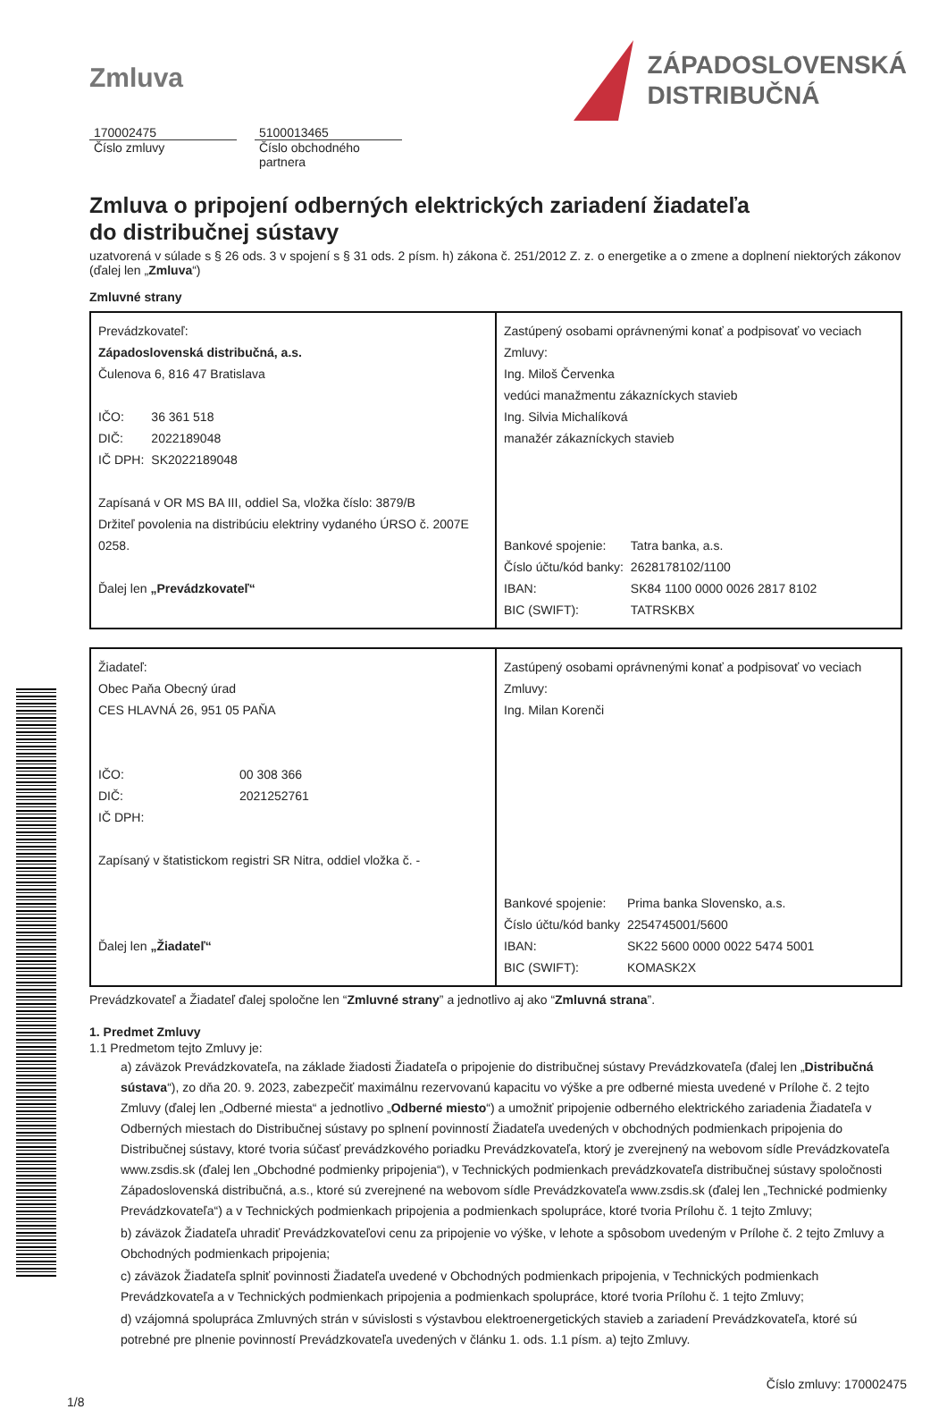Zmluva
ZÁPADOSLOVENSKÁ
DISTRIBUČNÁ
170002475
Číslo zmluvy
5100013465
Číslo obchodného partnera
Zmluva o pripojení odberných elektrických zariadení žiadateľa
do distribučnej sústavy
uzatvorená v súlade s § 26 ods. 3 v spojení s § 31 ods. 2 písm. h) zákona č. 251/2012 Z. z. o energetike a o zmene a doplnení niektorých zákonov (ďalej len „Zmluva“)
Zmluvné strany
| Prevádzkovateľ: Západoslovenská distribučná, a.s. Čulenova 6, 816 47 Bratislava / IČO: / 36 361 518 / / DIČ: / 2022189048 / / IČ DPH: / SK2022189048 / Zapísaná v OR MS BA III, oddiel Sa, vložka číslo: 3879/B Držiteľ povolenia na distribúciu elektriny vydaného ÚRSO č. 2007E 0258. Ďalej len „Prevádzkovateľ“ | Zastúpený osobami oprávnenými konať a podpisovať vo veciach Zmluvy: Ing. Miloš Červenka vedúci manažmentu zákazníckych stavieb Ing. Silvia Michalíková manažér zákazníckych stavieb / Bankové spojenie: / Tatra banka, a.s. / / Číslo účtu/kód banky: / 2628178102/1100 / / IBAN: / SK84 1100 0000 0026 2817 8102 / / BIC (SWIFT): / TATRSKBX / |
| Žiadateľ: Obec Paňa Obecný úrad CES HLAVNÁ 26, 951 05 PAŇA / IČO: / 00 308 366 / / DIČ: / 2021252761 / / IČ DPH: / / Zapísaný v štatistickom registri SR Nitra, oddiel vložka č. - Ďalej len „Žiadateľ“ | Zastúpený osobami oprávnenými konať a podpisovať vo veciach Zmluvy: Ing. Milan Korenči / Bankové spojenie: / Prima banka Slovensko, a.s. / / Číslo účtu/kód banky / 2254745001/5600 / / IBAN: / SK22 5600 0000 0022 5474 5001 / / BIC (SWIFT): / KOMASK2X / |
Prevádzkovateľ a Žiadateľ ďalej spoločne len “Zmluvné strany” a jednotlivo aj ako “Zmluvná strana”.
1. Predmet Zmluvy
1.1 Predmetom tejto Zmluvy je:
a) záväzok Prevádzkovateľa, na základe žiadosti Žiadateľa o pripojenie do distribučnej sústavy Prevádzkovateľa (ďalej len „Distribučná sústava“), zo dňa 20. 9. 2023, zabezpečiť maximálnu rezervovanú kapacitu vo výške a pre odberné miesta uvedené v Prílohe č. 2 tejto Zmluvy (ďalej len „Odberné miesta“ a jednotlivo „Odberné miesto“) a umožniť pripojenie odberného elektrického zariadenia Žiadateľa v Odberných miestach do Distribučnej sústavy po splnení povinností Žiadateľa uvedených v obchodných podmienkach pripojenia do Distribučnej sústavy, ktoré tvoria súčasť prevádzkového poriadku Prevádzkovateľa, ktorý je zverejnený na webovom sídle Prevádzkovateľa www.zsdis.sk (ďalej len „Obchodné podmienky pripojenia“), v Technických podmienkach prevádzkovateľa distribučnej sústavy spoločnosti Západoslovenská distribučná, a.s., ktoré sú zverejnené na webovom sídle Prevádzkovateľa www.zsdis.sk (ďalej len „Technické podmienky Prevádzkovateľa“) a v Technických podmienkach pripojenia a podmienkach spolupráce, ktoré tvoria Prílohu č. 1 tejto Zmluvy;
b) záväzok Žiadateľa uhradiť Prevádzkovateľovi cenu za pripojenie vo výške, v lehote a spôsobom uvedeným v Prílohe č. 2 tejto Zmluvy a Obchodných podmienkach pripojenia;
c) záväzok Žiadateľa splniť povinnosti Žiadateľa uvedené v Obchodných podmienkach pripojenia, v Technických podmienkach Prevádzkovateľa a v Technických podmienkach pripojenia a podmienkach spolupráce, ktoré tvoria Prílohu č. 1 tejto Zmluvy;
d) vzájomná spolupráca Zmluvných strán v súvislosti s výstavbou elektroenergetických stavieb a zariadení Prevádzkovateľa, ktoré sú potrebné pre plnenie povinností Prevádzkovateľa uvedených v článku 1. ods. 1.1 písm. a) tejto Zmluvy.
1/8 Číslo zmluvy: 170002475